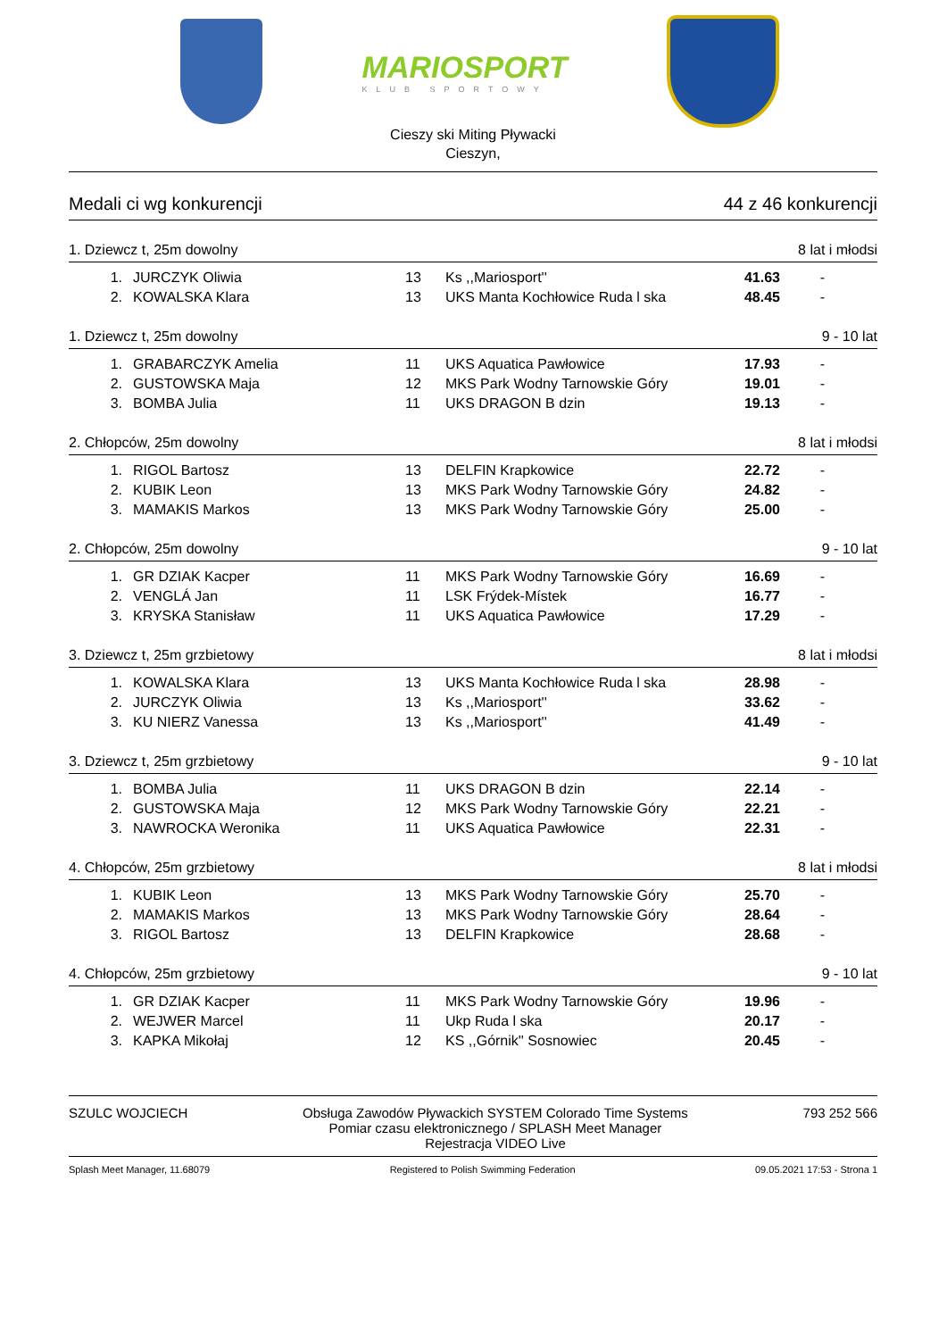MARIOSPORT
KLUB SPORTOWY
Cieszy ski Miting Pływacki
Cieszyn,
Medali ci wg konkurencji 44 z 46 konkurencji
1. Dziewcz t, 25m dowolny 8 lat i młodsi
| 1. | JURCZYK Oliwia | 13 | Ks ,,Mariosport'' | 41.63 | - |
| 2. | KOWALSKA Klara | 13 | UKS Manta Kochłowice Ruda l ska | 48.45 | - |
1. Dziewcz t, 25m dowolny 9 - 10 lat
| 1. | GRABARCZYK Amelia | 11 | UKS Aquatica Pawłowice | 17.93 | - |
| 2. | GUSTOWSKA Maja | 12 | MKS Park Wodny Tarnowskie Góry | 19.01 | - |
| 3. | BOMBA Julia | 11 | UKS DRAGON B dzin | 19.13 | - |
2. Chłopców, 25m dowolny 8 lat i młodsi
| 1. | RIGOL Bartosz | 13 | DELFIN Krapkowice | 22.72 | - |
| 2. | KUBIK Leon | 13 | MKS Park Wodny Tarnowskie Góry | 24.82 | - |
| 3. | MAMAKIS Markos | 13 | MKS Park Wodny Tarnowskie Góry | 25.00 | - |
2. Chłopców, 25m dowolny 9 - 10 lat
| 1. | GR DZIAK Kacper | 11 | MKS Park Wodny Tarnowskie Góry | 16.69 | - |
| 2. | VENGLÁ Jan | 11 | LSK Frýdek-Místek | 16.77 | - |
| 3. | KRYSKA Stanisław | 11 | UKS Aquatica Pawłowice | 17.29 | - |
3. Dziewcz t, 25m grzbietowy 8 lat i młodsi
| 1. | KOWALSKA Klara | 13 | UKS Manta Kochłowice Ruda l ska | 28.98 | - |
| 2. | JURCZYK Oliwia | 13 | Ks ,,Mariosport'' | 33.62 | - |
| 3. | KU NIERZ Vanessa | 13 | Ks ,,Mariosport'' | 41.49 | - |
3. Dziewcz t, 25m grzbietowy 9 - 10 lat
| 1. | BOMBA Julia | 11 | UKS DRAGON B dzin | 22.14 | - |
| 2. | GUSTOWSKA Maja | 12 | MKS Park Wodny Tarnowskie Góry | 22.21 | - |
| 3. | NAWROCKA Weronika | 11 | UKS Aquatica Pawłowice | 22.31 | - |
4. Chłopców, 25m grzbietowy 8 lat i młodsi
| 1. | KUBIK Leon | 13 | MKS Park Wodny Tarnowskie Góry | 25.70 | - |
| 2. | MAMAKIS Markos | 13 | MKS Park Wodny Tarnowskie Góry | 28.64 | - |
| 3. | RIGOL Bartosz | 13 | DELFIN Krapkowice | 28.68 | - |
4. Chłopców, 25m grzbietowy 9 - 10 lat
| 1. | GR DZIAK Kacper | 11 | MKS Park Wodny Tarnowskie Góry | 19.96 | - |
| 2. | WEJWER Marcel | 11 | Ukp Ruda l ska | 20.17 | - |
| 3. | KAPKA Mikołaj | 12 | KS ,,Górnik'' Sosnowiec | 20.45 | - |
SZULC WOJCIECH Obsługa Zawodów Pływackich SYSTEM Colorado Time Systems
Pomiar czasu elektronicznego / SPLASH Meet Manager
Rejestracja VIDEO Live 793 252 566
Splash Meet Manager, 11.68079 Registered to Polish Swimming Federation 09.05.2021 17:53 - Strona 1